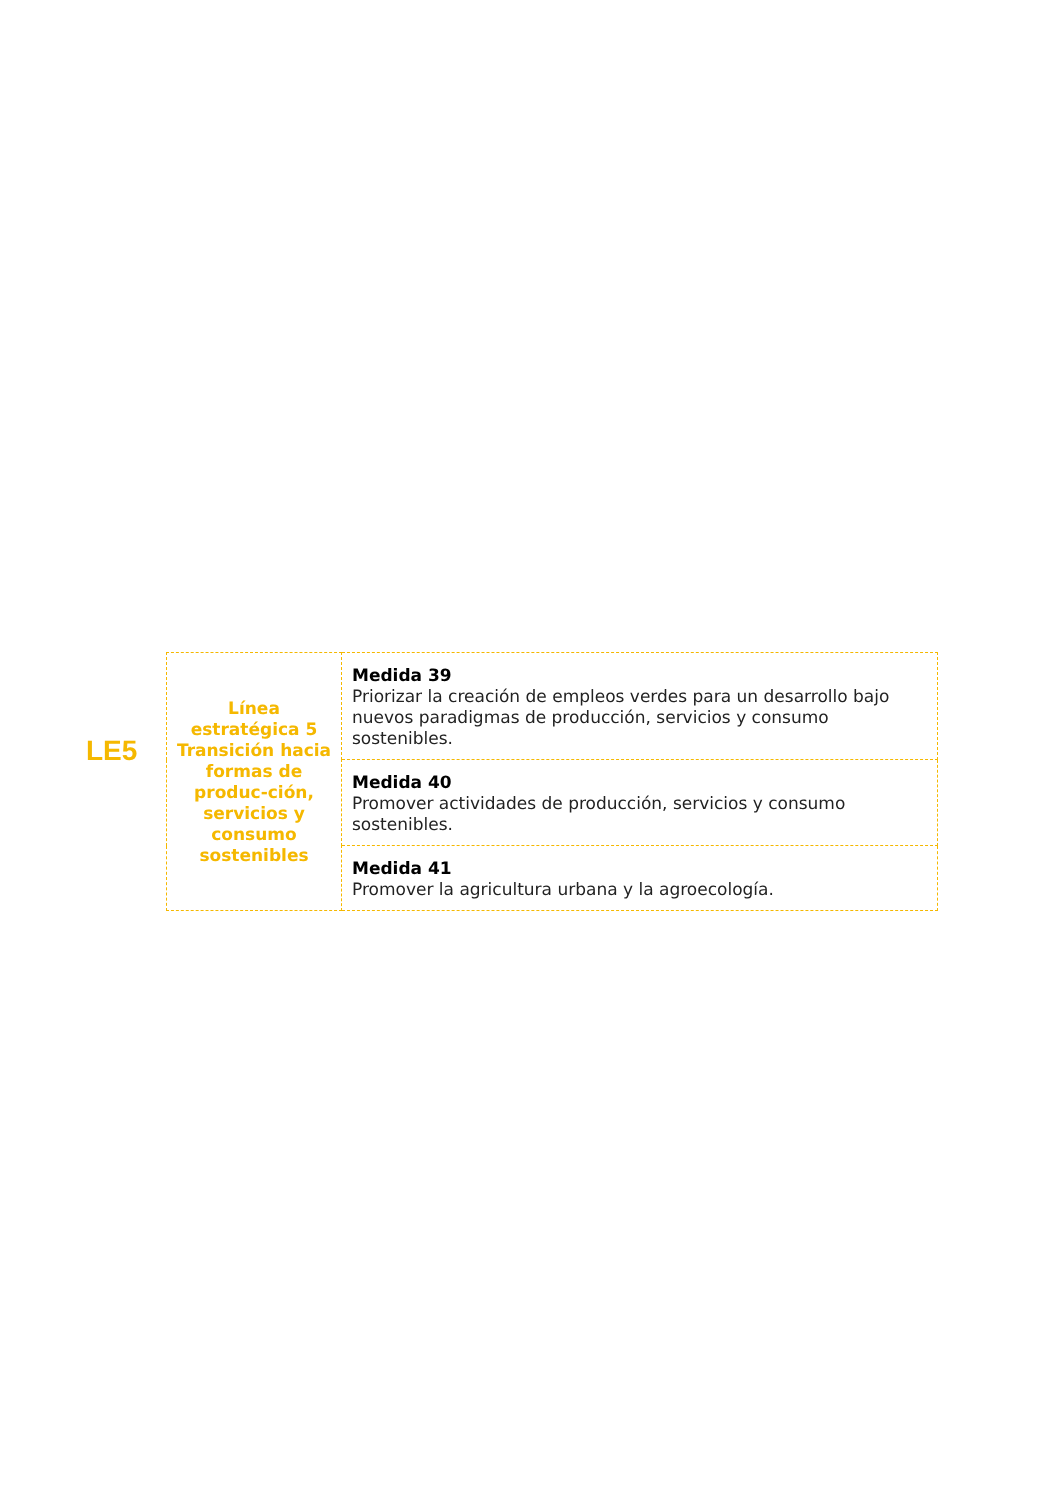LE5
| Línea estratégica 5 Transición hacia formas de produc-ción, servicios y consumo sostenibles | Medida 39 Priorizar la creación de empleos verdes para un desarrollo bajo nuevos paradigmas de producción, servicios y consumo sostenibles. |
| | Medida 40 Promover actividades de producción, servicios y consumo sostenibles. |
| | Medida 41 Promover la agricultura urbana y la agroecología. |